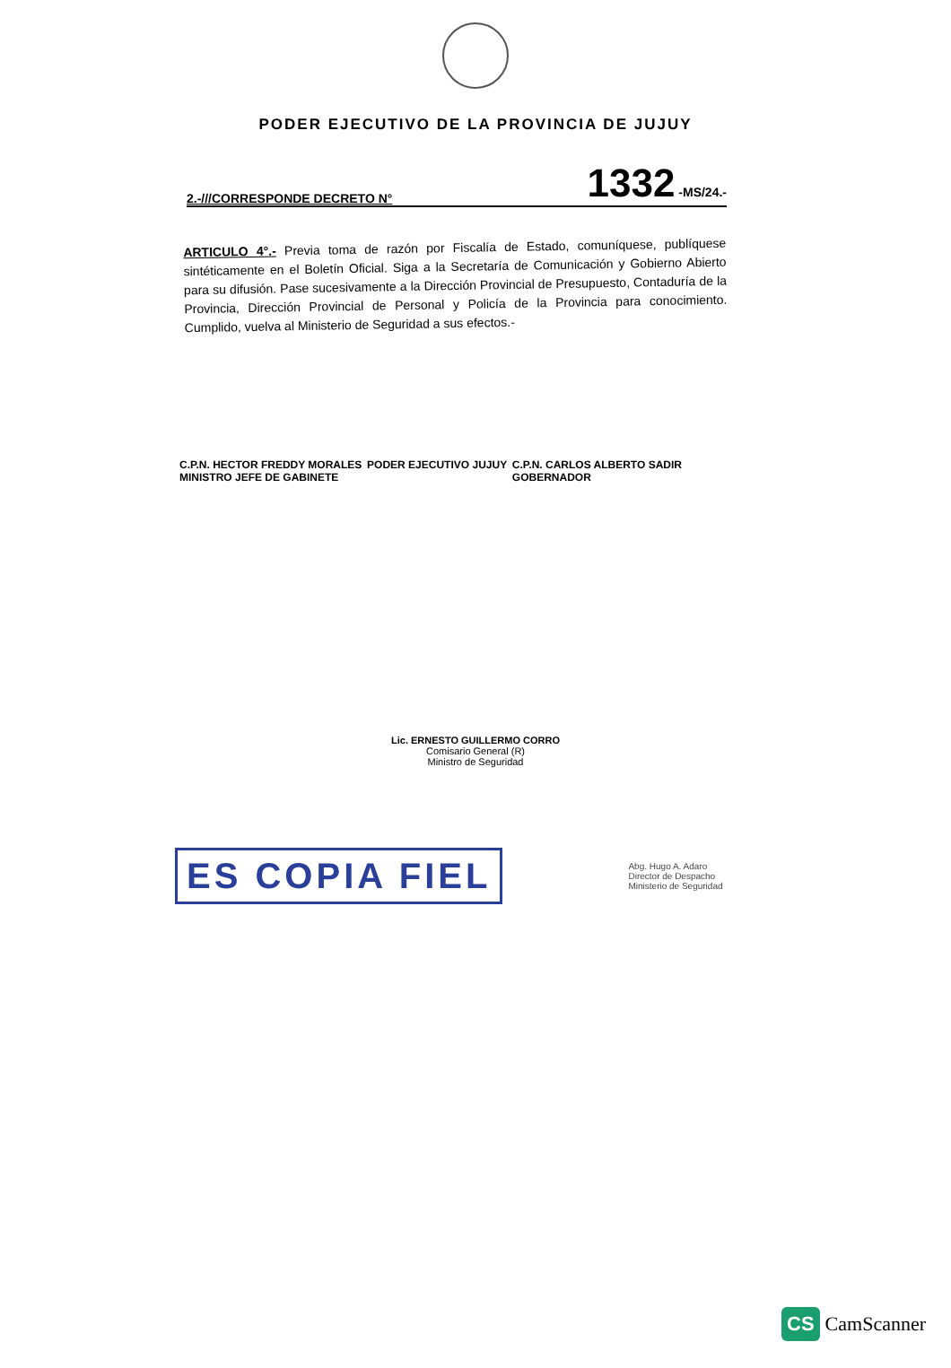PODER EJECUTIVO DE LA PROVINCIA DE JUJUY
2.-///CORRESPONDE DECRETO N° 1332 -MS/24.-
ARTICULO 4°.- Previa toma de razón por Fiscalía de Estado, comuníquese, publíquese sintéticamente en el Boletín Oficial. Siga a la Secretaría de Comunicación y Gobierno Abierto para su difusión. Pase sucesivamente a la Dirección Provincial de Presupuesto, Contaduría de la Provincia, Dirección Provincial de Personal y Policía de la Provincia para conocimiento. Cumplido, vuelva al Ministerio de Seguridad a sus efectos.-
C.P.N. HECTOR FREDDY MORALES
MINISTRO JEFE DE GABINETE
PODER EJECUTIVO JUJUY C.P.N. CARLOS ALBERTO SADIR
GOBERNADOR
Lic. ERNESTO GUILLERMO CORRO
Comisario General (R)
Ministro de Seguridad
ES COPIA FIEL
Abg. Hugo A. Adaro
Director de Despacho
Ministerio de Seguridad
CS CamScanner